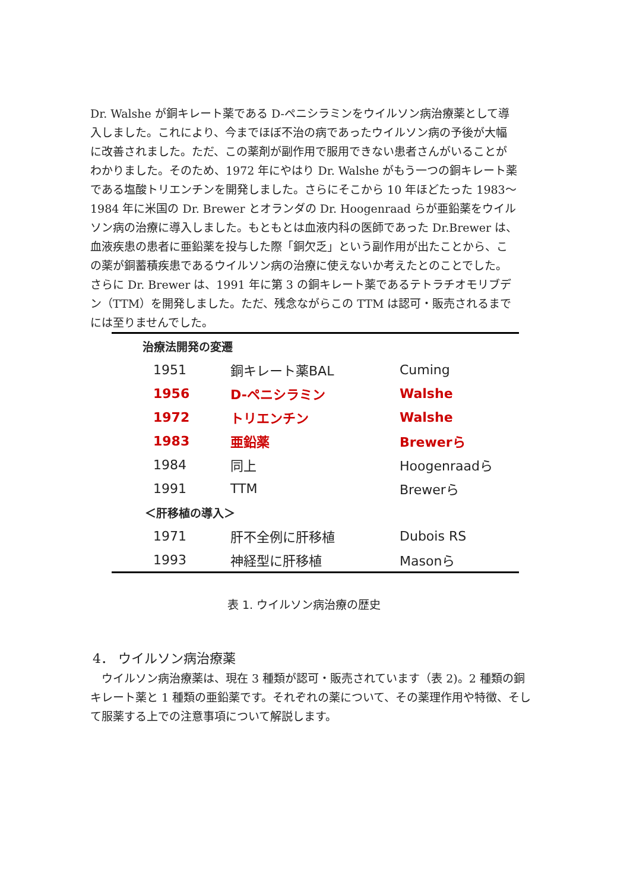Dr. Walshe が銅キレート薬である D-ペニシラミンをウイルソン病治療薬として導入しました。これにより、今までほぼ不治の病であったウイルソン病の予後が大幅に改善されました。ただ、この薬剤が副作用で服用できない患者さんがいることがわかりました。そのため、1972 年にやはり Dr. Walshe がもう一つの銅キレート薬である塩酸トリエンチンを開発しました。さらにそこから 10 年ほどたった 1983～1984 年に米国の Dr. Brewer とオランダの Dr. Hoogenraad らが亜鉛薬をウイルソン病の治療に導入しました。もともとは血液内科の医師であった Dr.Brewer は、血液疾患の患者に亜鉛薬を投与した際「銅欠乏」という副作用が出たことから、この薬が銅蓄積疾患であるウイルソン病の治療に使えないか考えたとのことでした。さらに Dr. Brewer は、1991 年に第 3 の銅キレート薬であるテトラチオモリブデン（TTM）を開発しました。ただ、残念ながらこの TTM は認可・販売されるまでには至りませんでした。
| 治療法開発の変遷 | | |
| 1951 | 銅キレート薬BAL | Cuming |
| 1956 | D-ペニシラミン | Walshe |
| 1972 | トリエンチン | Walshe |
| 1983 | 亜鉛薬 | Brewerら |
| 1984 | 同上 | Hoogenraadら |
| 1991 | TTM | Brewerら |
| ＜肝移植の導入＞ | | |
| 1971 | 肝不全例に肝移植 | Dubois RS |
| 1993 | 神経型に肝移植 | Masonら |
表 1. ウイルソン病治療の歴史
4． ウイルソン病治療薬
　ウイルソン病治療薬は、現在 3 種類が認可・販売されています（表 2)。2 種類の銅キレート薬と 1 種類の亜鉛薬です。それぞれの薬について、その薬理作用や特徴、そして服薬する上での注意事項について解説します。